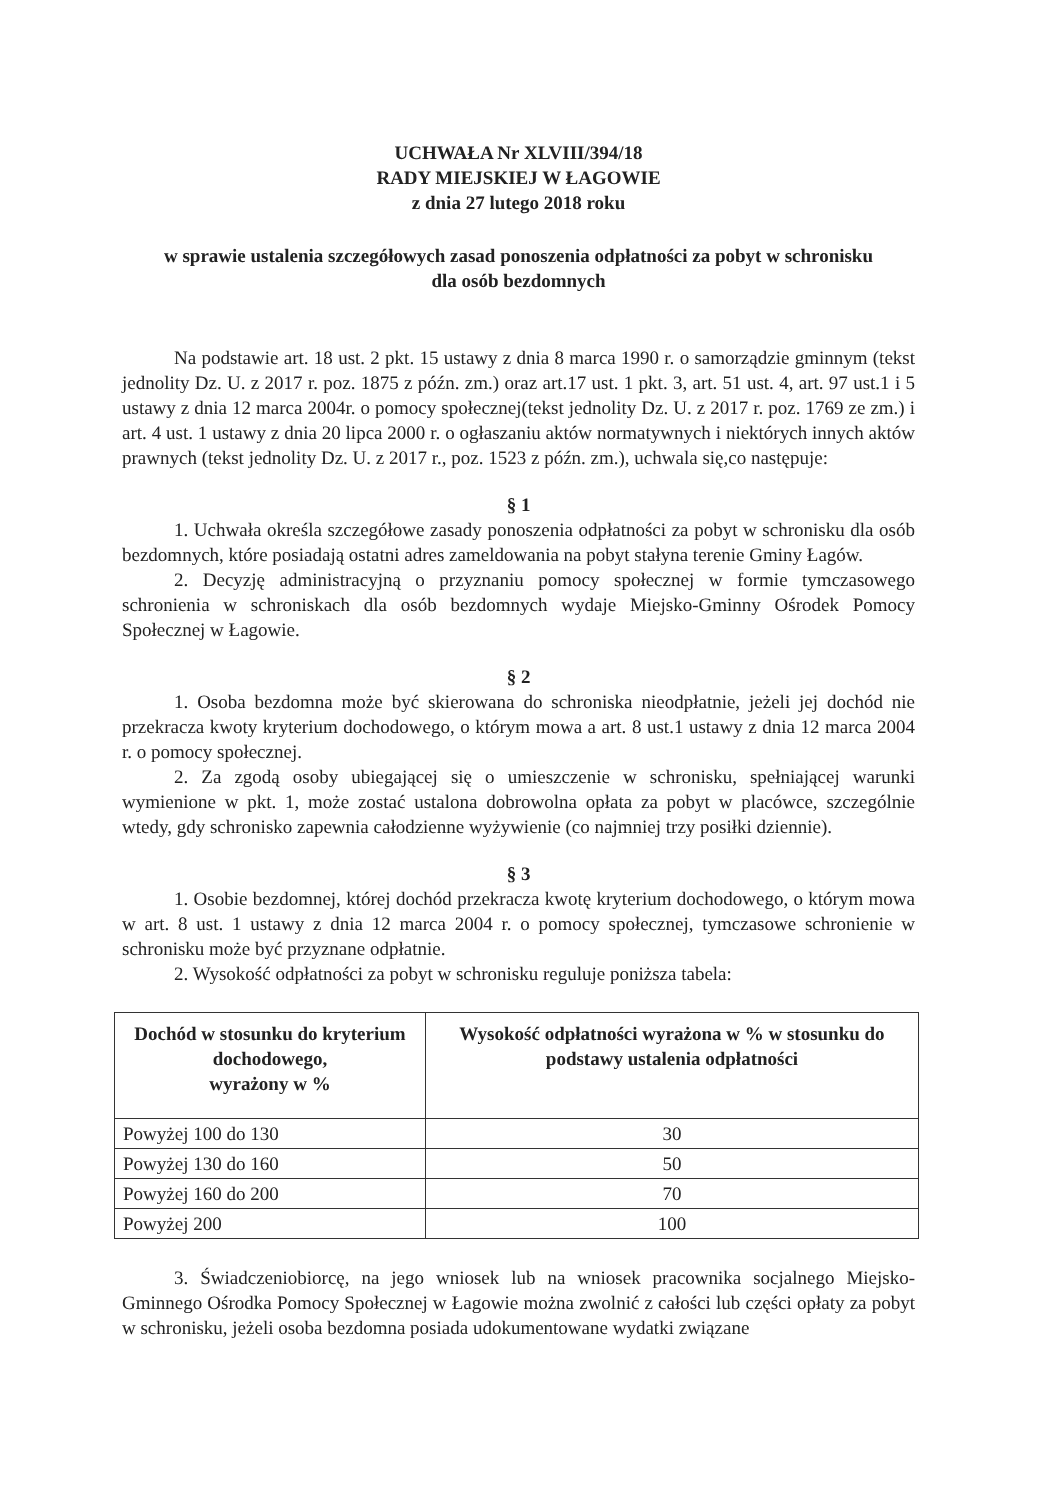UCHWAŁA Nr XLVIII/394/18
RADY MIEJSKIEJ W ŁAGOWIE
z dnia 27 lutego 2018 roku
w sprawie ustalenia szczegółowych zasad ponoszenia odpłatności za pobyt w schronisku
dla osób bezdomnych
Na podstawie art. 18 ust. 2 pkt. 15 ustawy z dnia 8 marca 1990 r. o samorządzie gminnym (tekst jednolity Dz. U. z 2017 r. poz. 1875 z późn. zm.) oraz art.17 ust. 1 pkt. 3, art. 51 ust. 4, art. 97 ust.1 i 5 ustawy z dnia 12 marca 2004r. o pomocy społecznej(tekst jednolity Dz. U. z 2017 r. poz. 1769 ze zm.) i art. 4 ust. 1 ustawy z dnia 20 lipca 2000 r. o ogłaszaniu aktów normatywnych i niektórych innych aktów prawnych (tekst jednolity Dz. U. z 2017 r., poz. 1523 z późn. zm.), uchwala się,co następuje:
§ 1
1. Uchwała określa szczegółowe zasady ponoszenia odpłatności za pobyt w schronisku dla osób bezdomnych, które posiadają ostatni adres zameldowania na pobyt stałyna terenie Gminy Łagów.
2. Decyzję administracyjną o przyznaniu pomocy społecznej w formie tymczasowego schronienia w schroniskach dla osób bezdomnych wydaje Miejsko-Gminny Ośrodek Pomocy Społecznej w Łagowie.
§ 2
1. Osoba bezdomna może być skierowana do schroniska nieodpłatnie, jeżeli jej dochód nie przekracza kwoty kryterium dochodowego, o którym mowa a art. 8 ust.1 ustawy z dnia 12 marca 2004 r. o pomocy społecznej.
2. Za zgodą osoby ubiegającej się o umieszczenie w schronisku, spełniającej warunki wymienione w pkt. 1, może zostać ustalona dobrowolna opłata za pobyt w placówce, szczególnie wtedy, gdy schronisko zapewnia całodzienne wyżywienie (co najmniej trzy posiłki dziennie).
§ 3
1. Osobie bezdomnej, której dochód przekracza kwotę kryterium dochodowego, o którym mowa w art. 8 ust. 1 ustawy z dnia 12 marca 2004 r. o pomocy społecznej, tymczasowe schronienie w schronisku może być przyznane odpłatnie.
2. Wysokość odpłatności za pobyt w schronisku reguluje poniższa tabela:
| Dochód w stosunku do kryterium dochodowego, wyrażony w % | Wysokość odpłatności wyrażona w % w stosunku do podstawy ustalenia odpłatności |
| --- | --- |
| Powyżej 100 do 130 | 30 |
| Powyżej 130 do 160 | 50 |
| Powyżej 160 do 200 | 70 |
| Powyżej 200 | 100 |
3. Świadczeniobiorcę, na jego wniosek lub na wniosek pracownika socjalnego Miejsko-Gminnego Ośrodka Pomocy Społecznej w Łagowie można zwolnić z całości lub części opłaty za pobyt w schronisku, jeżeli osoba bezdomna posiada udokumentowane wydatki związane